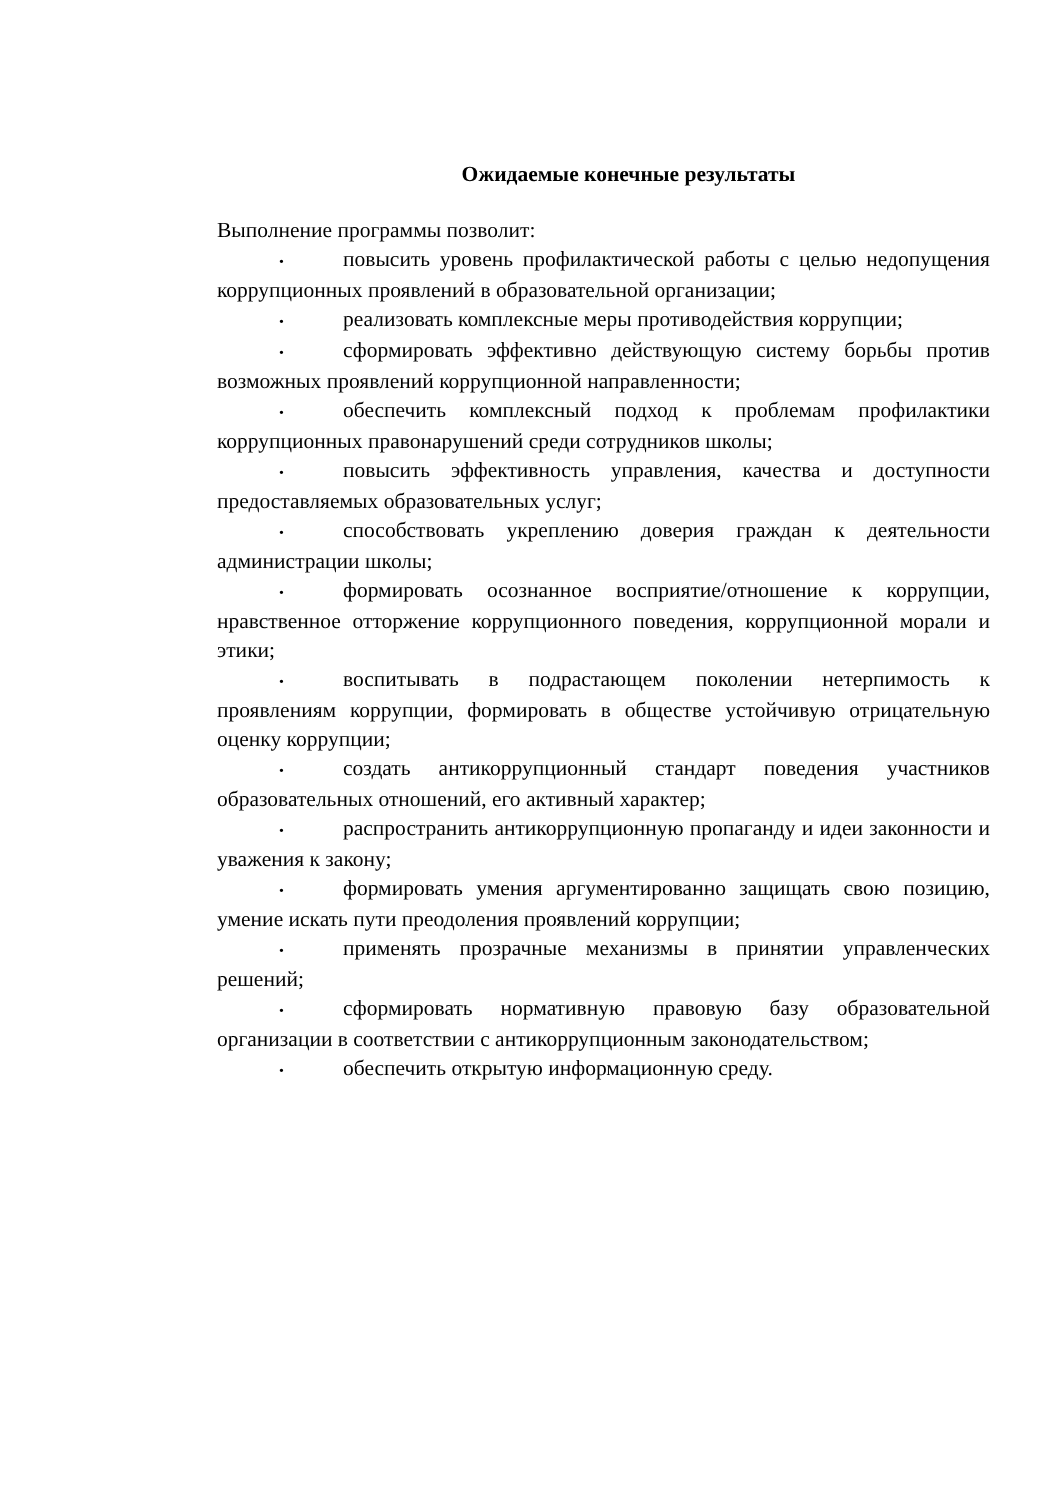Ожидаемые конечные результаты
Выполнение программы позволит:
• повысить уровень профилактической работы с целью недопущения коррупционных проявлений в образовательной организации;
• реализовать комплексные меры противодействия коррупции;
• сформировать эффективно действующую систему борьбы против возможных проявлений коррупционной направленности;
• обеспечить комплексный подход к проблемам профилактики коррупционных правонарушений среди сотрудников школы;
• повысить эффективность управления, качества и доступности предоставляемых образовательных услуг;
• способствовать укреплению доверия граждан к деятельности администрации школы;
• формировать осознанное восприятие/отношение к коррупции, нравственное отторжение коррупционного поведения, коррупционной морали и этики;
• воспитывать в подрастающем поколении нетерпимость к проявлениям коррупции, формировать в обществе устойчивую отрицательную оценку коррупции;
• создать антикоррупционный стандарт поведения участников образовательных отношений, его активный характер;
• распространить антикоррупционную пропаганду и идеи законности и уважения к закону;
• формировать умения аргументированно защищать свою позицию, умение искать пути преодоления проявлений коррупции;
• применять прозрачные механизмы в принятии управленческих решений;
• сформировать нормативную правовую базу образовательной организации в соответствии с антикоррупционным законодательством;
• обеспечить открытую информационную среду.